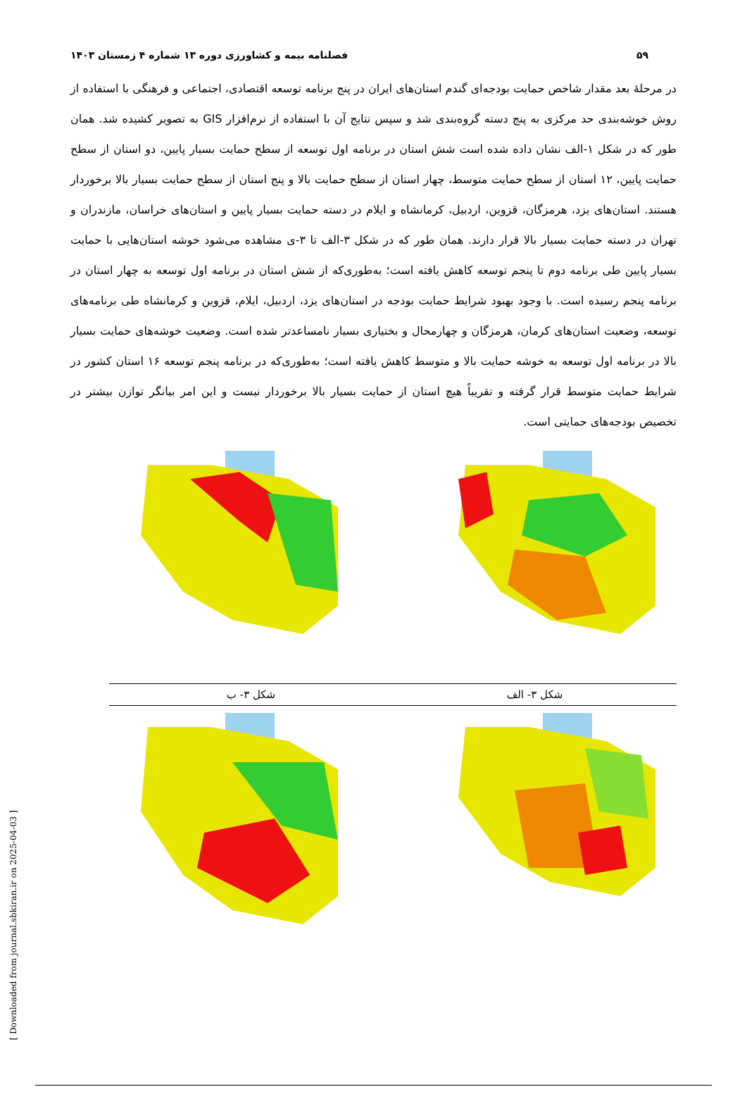۵۹ فصلنامه بیمه و کشاورزی دوره ۱۳ شماره ۴ زمستان ۱۴۰۳
در مرحلهٔ بعد مقدار شاخص حمایت بودجه‌ای گندم استان‌های ایران در پنج برنامه توسعه اقتصادی، اجتماعی و فرهنگی با استفاده از روش خوشه‌بندی حد مرکزی به پنج دسته گروه‌بندی شد و سپس نتایج آن با استفاده از نرم‌افزار GIS به تصویر کشیده شد. همان طور که در شکل ۱-الف نشان داده شده است شش استان در برنامه اول توسعه از سطح حمایت بسیار پایین، دو استان از سطح حمایت پایین، ۱۲ استان از سطح حمایت متوسط، چهار استان از سطح حمایت بالا و پنج استان از سطح حمایت بسیار بالا برخوردار هستند. استان‌های یزد، هرمزگان، قزوین، اردبیل، کرمانشاه و ایلام در دسته حمایت بسیار پایین و استان‌های خراسان، مازندران و تهران در دسته حمایت بسیار بالا قرار دارند. همان طور که در شکل ۳-الف تا ۳-ی مشاهده می‌شود خوشه استان‌هایی با حمایت بسیار پایین طی برنامه دوم تا پنجم توسعه کاهش یافته است؛ به‌طوری‌که از شش استان در برنامه اول توسعه به چهار استان در برنامه پنجم رسیده است. با وجود بهبود شرایط حمایت بودجه در استان‌های یزد، اردبیل، ایلام، قزوین و کرمانشاه طی برنامه‌های توسعه، وضعیت استان‌های کرمان، هرمزگان و چهارمحال و بختیاری بسیار نامساعدتر شده است. وضعیت خوشه‌های حمایت بسیار بالا در برنامه اول توسعه به خوشه حمایت بالا و متوسط کاهش یافته است؛ به‌طوری‌که در برنامه پنجم توسعه ۱۶ استان کشور در شرایط حمایت متوسط قرار گرفته و تقریباً هیچ استان از حمایت بسیار بالا برخوردار نیست و این امر بیانگر توازن بیشتر در تخصیص بودجه‌های حمایتی است.
شکل ۳- الف شکل ۳- ب
[ Downloaded from journal.sbkiran.ir on 2025-04-03 ]